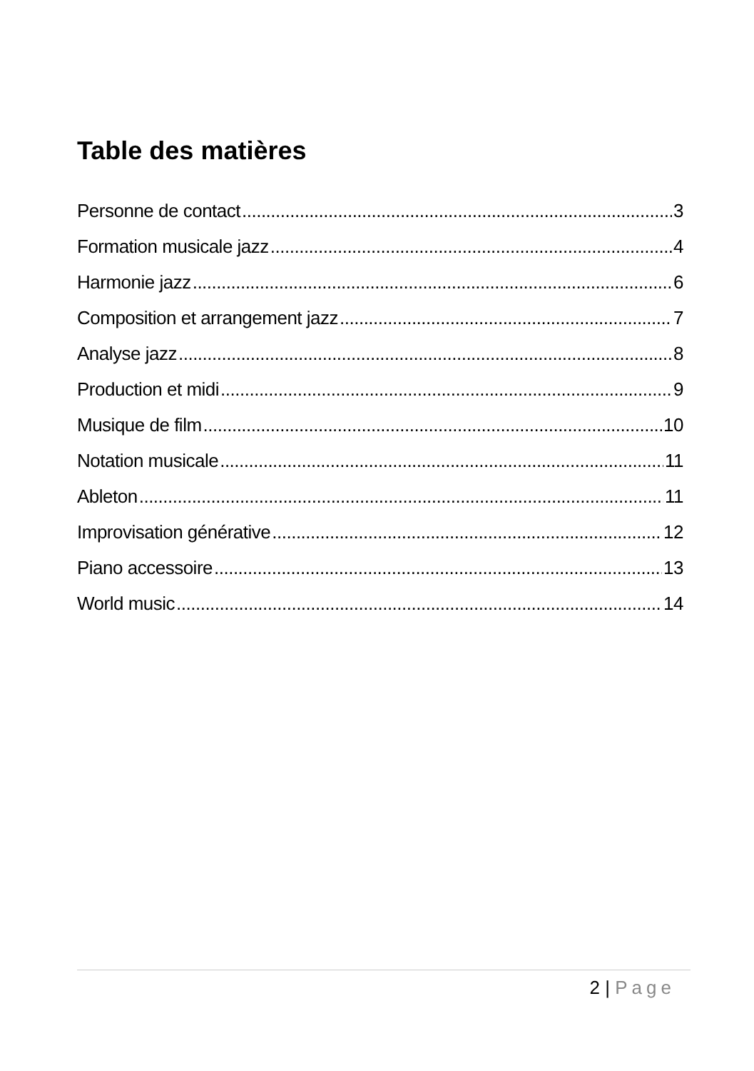Table des matières
Personne de contact 3
Formation musicale jazz 4
Harmonie jazz 6
Composition et arrangement jazz 7
Analyse jazz 8
Production et midi 9
Musique de film 10
Notation musicale 11
Ableton 11
Improvisation générative 12
Piano accessoire 13
World music 14
2 | Page